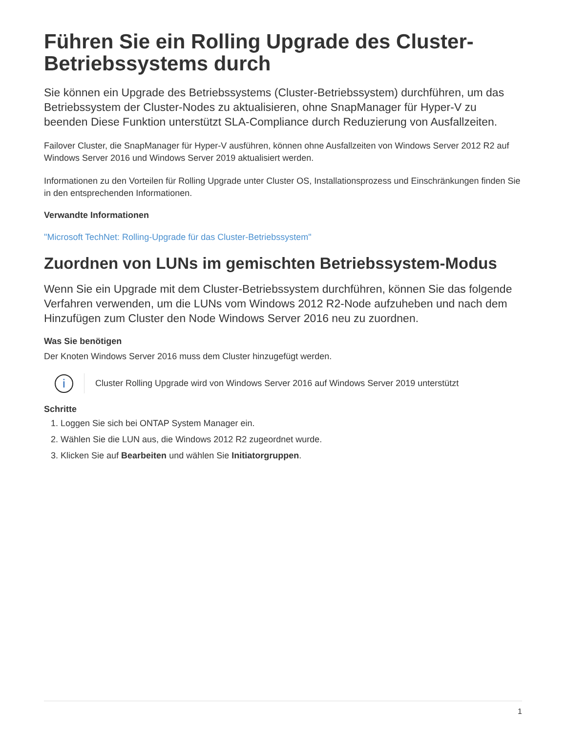Führen Sie ein Rolling Upgrade des Cluster-Betriebssystems durch
Sie können ein Upgrade des Betriebssystems (Cluster-Betriebssystem) durchführen, um das Betriebssystem der Cluster-Nodes zu aktualisieren, ohne SnapManager für Hyper-V zu beenden Diese Funktion unterstützt SLA-Compliance durch Reduzierung von Ausfallzeiten.
Failover Cluster, die SnapManager für Hyper-V ausführen, können ohne Ausfallzeiten von Windows Server 2012 R2 auf Windows Server 2016 und Windows Server 2019 aktualisiert werden.
Informationen zu den Vorteilen für Rolling Upgrade unter Cluster OS, Installationsprozess und Einschränkungen finden Sie in den entsprechenden Informationen.
Verwandte Informationen
"Microsoft TechNet: Rolling-Upgrade für das Cluster-Betriebssystem"
Zuordnen von LUNs im gemischten Betriebssystem-Modus
Wenn Sie ein Upgrade mit dem Cluster-Betriebssystem durchführen, können Sie das folgende Verfahren verwenden, um die LUNs vom Windows 2012 R2-Node aufzuheben und nach dem Hinzufügen zum Cluster den Node Windows Server 2016 neu zu zuordnen.
Was Sie benötigen
Der Knoten Windows Server 2016 muss dem Cluster hinzugefügt werden.
i
Cluster Rolling Upgrade wird von Windows Server 2016 auf Windows Server 2019 unterstützt
Schritte
1. Loggen Sie sich bei ONTAP System Manager ein.
2. Wählen Sie die LUN aus, die Windows 2012 R2 zugeordnet wurde.
3. Klicken Sie auf Bearbeiten und wählen Sie Initiatorgruppen.
1